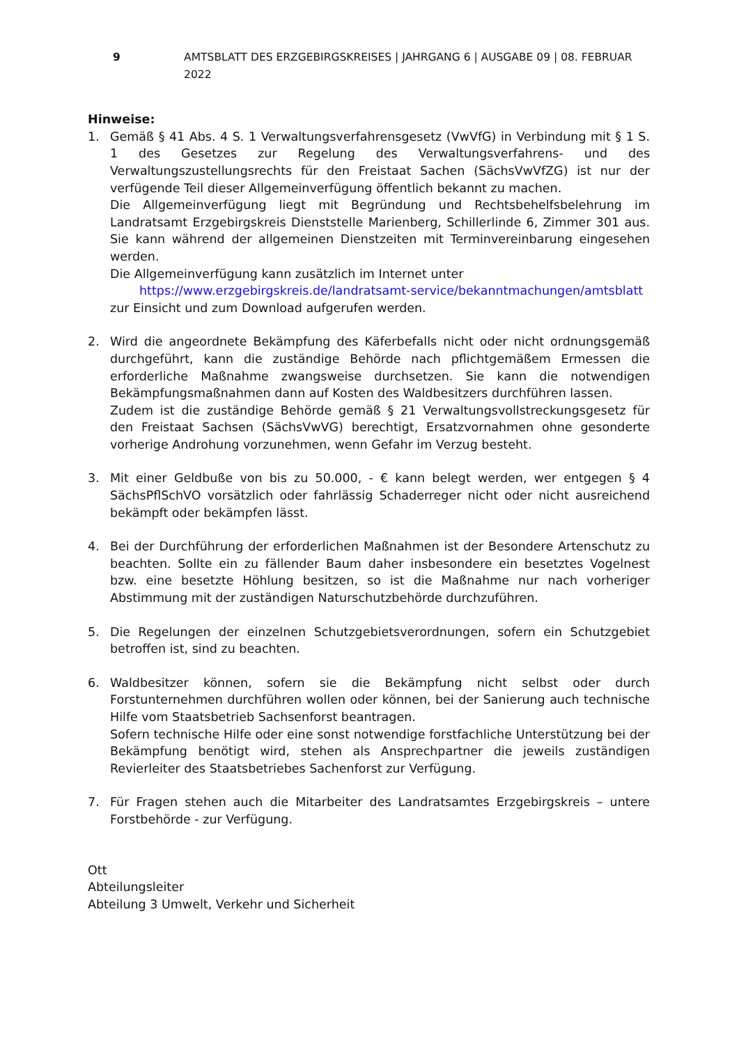9 AMTSBLATT DES ERZGEBIRGSKREISES | JAHRGANG 6 | AUSGABE 09 | 08. FEBRUAR 2022
Hinweise:
1. Gemäß § 41 Abs. 4 S. 1 Verwaltungsverfahrensgesetz (VwVfG) in Verbindung mit § 1 S. 1 des Gesetzes zur Regelung des Verwaltungsverfahrens- und des Verwaltungszustellungsrechts für den Freistaat Sachen (SächsVwVfZG) ist nur der verfügende Teil dieser Allgemeinverfügung öffentlich bekannt zu machen.
Die Allgemeinverfügung liegt mit Begründung und Rechtsbehelfsbelehrung im Landratsamt Erzgebirgskreis Dienststelle Marienberg, Schillerlinde 6, Zimmer 301 aus. Sie kann während der allgemeinen Dienstzeiten mit Terminvereinbarung eingesehen werden.
Die Allgemeinverfügung kann zusätzlich im Internet unter
https://www.erzgebirgskreis.de/landratsamt-service/bekanntmachungen/amtsblatt
zur Einsicht und zum Download aufgerufen werden.
2. Wird die angeordnete Bekämpfung des Käferbefalls nicht oder nicht ordnungsgemäß durchgeführt, kann die zuständige Behörde nach pflichtgemäßem Ermessen die erforderliche Maßnahme zwangsweise durchsetzen. Sie kann die notwendigen Bekämpfungsmaßnahmen dann auf Kosten des Waldbesitzers durchführen lassen.
Zudem ist die zuständige Behörde gemäß § 21 Verwaltungsvollstreckungsgesetz für den Freistaat Sachsen (SächsVwVG) berechtigt, Ersatzvornahmen ohne gesonderte vorherige Androhung vorzunehmen, wenn Gefahr im Verzug besteht.
3. Mit einer Geldbuße von bis zu 50.000, - € kann belegt werden, wer entgegen § 4 SächsPflSchVO vorsätzlich oder fahrlässig Schaderreger nicht oder nicht ausreichend bekämpft oder bekämpfen lässt.
4. Bei der Durchführung der erforderlichen Maßnahmen ist der Besondere Artenschutz zu beachten. Sollte ein zu fällender Baum daher insbesondere ein besetztes Vogelnest bzw. eine besetzte Höhlung besitzen, so ist die Maßnahme nur nach vorheriger Abstimmung mit der zuständigen Naturschutzbehörde durchzuführen.
5. Die Regelungen der einzelnen Schutzgebietsverordnungen, sofern ein Schutzgebiet betroffen ist, sind zu beachten.
6. Waldbesitzer können, sofern sie die Bekämpfung nicht selbst oder durch Forstunternehmen durchführen wollen oder können, bei der Sanierung auch technische Hilfe vom Staatsbetrieb Sachsenforst beantragen.
Sofern technische Hilfe oder eine sonst notwendige forstfachliche Unterstützung bei der Bekämpfung benötigt wird, stehen als Ansprechpartner die jeweils zuständigen Revierleiter des Staatsbetriebes Sachenforst zur Verfügung.
7. Für Fragen stehen auch die Mitarbeiter des Landratsamtes Erzgebirgskreis – untere Forstbehörde - zur Verfügung.
Ott
Abteilungsleiter
Abteilung 3 Umwelt, Verkehr und Sicherheit